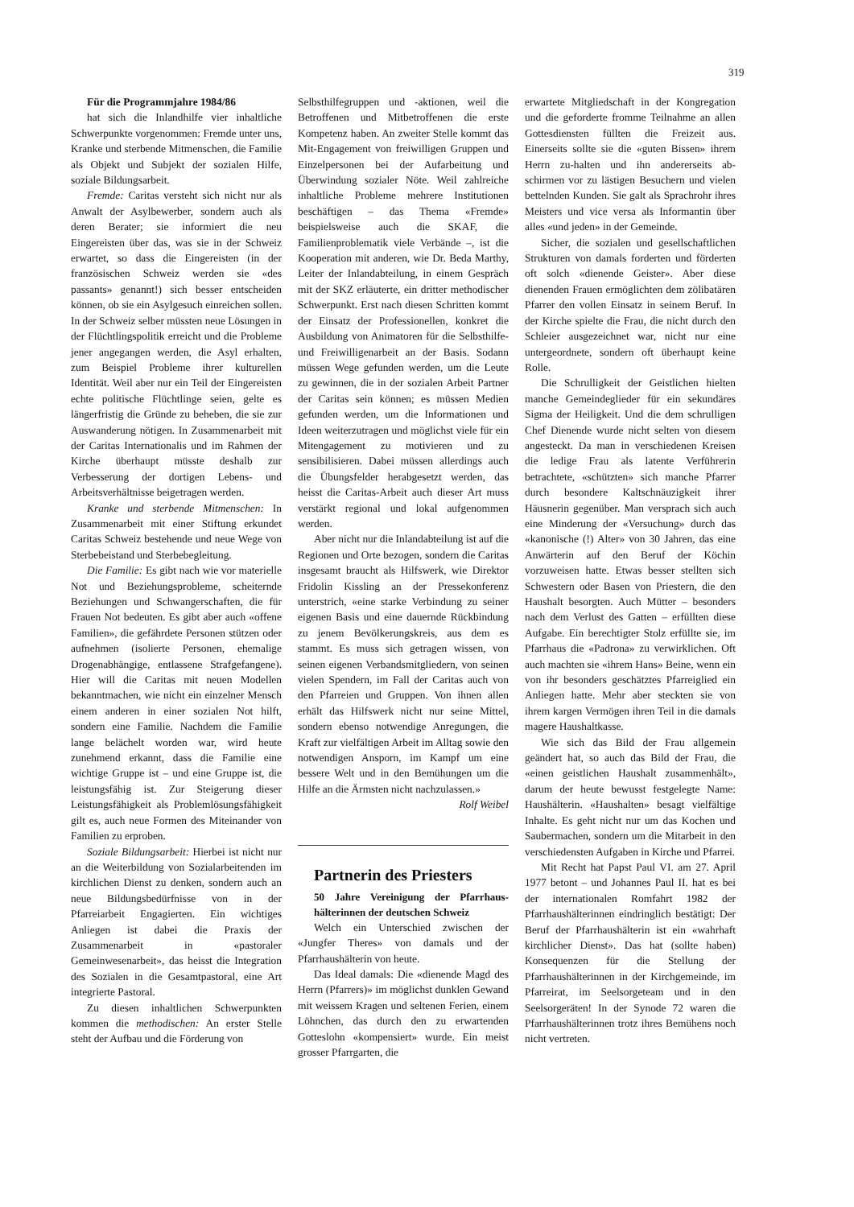319
Für die Programmjahre 1984/86
hat sich die Inlandhilfe vier inhaltliche Schwerpunkte vorgenommen: Fremde unter uns, Kranke und sterbende Mitmenschen, die Familie als Objekt und Subjekt der sozialen Hilfe, soziale Bildungsarbeit.
Fremde: Caritas versteht sich nicht nur als Anwalt der Asylbewerber, sondern auch als deren Berater; sie informiert die neu Eingereisten über das, was sie in der Schweiz erwartet, so dass die Eingereisten (in der französischen Schweiz werden sie «des passants» genannt!) sich besser entscheiden können, ob sie ein Asylgesuch einreichen sollen. In der Schweiz selber müssten neue Lösungen in der Flüchtlingspolitik erreicht und die Probleme jener angegangen werden, die Asyl erhalten, zum Beispiel Probleme ihrer kulturellen Identität. Weil aber nur ein Teil der Eingereisten echte politische Flüchtlinge seien, gelte es längerfristig die Gründe zu beheben, die sie zur Auswanderung nötigen. In Zusammenarbeit mit der Caritas Internationalis und im Rahmen der Kirche überhaupt müsste deshalb zur Verbesserung der dortigen Lebens- und Arbeitsverhältnisse beigetragen werden.
Kranke und sterbende Mitmenschen: In Zusammenarbeit mit einer Stiftung erkundet Caritas Schweiz bestehende und neue Wege von Sterbebeistand und Sterbebegleitung.
Die Familie: Es gibt nach wie vor materielle Not und Beziehungsprobleme, scheiternde Beziehungen und Schwangerschaften, die für Frauen Not bedeuten. Es gibt aber auch «offene Familien», die gefährdete Personen stützen oder aufnehmen (isolierte Personen, ehemalige Drogenabhängige, entlassene Strafgefangene). Hier will die Caritas mit neuen Modellen bekanntmachen, wie nicht ein einzelner Mensch einem anderen in einer sozialen Not hilft, sondern eine Familie. Nachdem die Familie lange belächelt worden war, wird heute zunehmend erkannt, dass die Familie eine wichtige Gruppe ist – und eine Gruppe ist, die leistungsfähig ist. Zur Steigerung dieser Leistungsfähigkeit als Problemlösungsfähigkeit gilt es, auch neue Formen des Miteinander von Familien zu erproben.
Soziale Bildungsarbeit: Hierbei ist nicht nur an die Weiterbildung von Sozialarbeitenden im kirchlichen Dienst zu denken, sondern auch an neue Bildungsbedürfnisse von in der Pfarreiarbeit Engagierten. Ein wichtiges Anliegen ist dabei die Praxis der Zusammenarbeit in «pastoraler Gemeinwesenarbeit», das heisst die Integration des Sozialen in die Gesamtpastoral, eine Art integrierte Pastoral.
Zu diesen inhaltlichen Schwerpunkten kommen die methodischen: An erster Stelle steht der Aufbau und die Förderung von
Selbsthilfegruppen und -aktionen, weil die Betroffenen und Mitbetroffenen die erste Kompetenz haben. An zweiter Stelle kommt das Mit-Engagement von freiwilligen Gruppen und Einzelpersonen bei der Aufarbeitung und Überwindung sozialer Nöte. Weil zahlreiche inhaltliche Probleme mehrere Institutionen beschäftigen – das Thema «Fremde» beispielsweise auch die SKAF, die Familienproblematik viele Verbände –, ist die Kooperation mit anderen, wie Dr. Beda Marthy, Leiter der Inlandabteilung, in einem Gespräch mit der SKZ erläuterte, ein dritter methodischer Schwerpunkt. Erst nach diesen Schritten kommt der Einsatz der Professionellen, konkret die Ausbildung von Animatoren für die Selbsthilfe- und Freiwilligenarbeit an der Basis. Sodann müssen Wege gefunden werden, um die Leute zu gewinnen, die in der sozialen Arbeit Partner der Caritas sein können; es müssen Medien gefunden werden, um die Informationen und Ideen weiterzutragen und möglichst viele für ein Mitengagement zu motivieren und zu sensibilisieren. Dabei müssen allerdings auch die Übungsfelder herabgesetzt werden, das heisst die Caritas-Arbeit auch dieser Art muss verstärkt regional und lokal aufgenommen werden.
Aber nicht nur die Inlandabteilung ist auf die Regionen und Orte bezogen, sondern die Caritas insgesamt braucht als Hilfswerk, wie Direktor Fridolin Kissling an der Pressekonferenz unterstrich, «eine starke Verbindung zu seiner eigenen Basis und eine dauernde Rückbindung zu jenem Bevölkerungskreis, aus dem es stammt. Es muss sich getragen wissen, von seinen eigenen Verbandsmitgliedern, von seinen vielen Spendern, im Fall der Caritas auch von den Pfarreien und Gruppen. Von ihnen allen erhält das Hilfswerk nicht nur seine Mittel, sondern ebenso notwendige Anregungen, die Kraft zur vielfältigen Arbeit im Alltag sowie den notwendigen Ansporn, im Kampf um eine bessere Welt und in den Bemühungen um die Hilfe an die Ärmsten nicht nachzulassen.»
Rolf Weibel
Partnerin des Priesters
50 Jahre Vereinigung der Pfarrhaus­hälterinnen der deutschen Schweiz
Welch ein Unterschied zwischen der «Jungfer Theres» von damals und der Pfarrhaushälterin von heute.
Das Ideal damals: Die «dienende Magd des Herrn (Pfarrers)» im möglichst dunklen Gewand mit weissem Kragen und seltenen Ferien, einem Löhnchen, das durch den zu erwartenden Gotteslohn «kompensiert» wurde. Ein meist grosser Pfarrgarten, die
erwartete Mitgliedschaft in der Kongregation und die geforderte fromme Teilnahme an allen Gottesdiensten füllten die Freizeit aus. Einerseits sollte sie die «guten Bissen» ihrem Herrn zu-halten und ihn andererseits ab-schirmen vor zu lästigen Besuchern und vielen bettelnden Kunden. Sie galt als Sprachrohr ihres Meisters und vice versa als Informantin über alles «und jeden» in der Gemeinde.
Sicher, die sozialen und gesellschaftlichen Strukturen von damals forderten und förderten oft solch «dienende Geister». Aber diese dienenden Frauen ermöglichten dem zölibatären Pfarrer den vollen Einsatz in seinem Beruf. In der Kirche spielte die Frau, die nicht durch den Schleier ausgezeichnet war, nicht nur eine untergeordnete, sondern oft überhaupt keine Rolle.
Die Schrulligkeit der Geistlichen hielten manche Gemeindeglieder für ein sekundäres Sigma der Heiligkeit. Und die dem schrulligen Chef Dienende wurde nicht selten von diesem angesteckt. Da man in verschiedenen Kreisen die ledige Frau als latente Verführerin betrachtete, «schützten» sich manche Pfarrer durch besondere Kaltschnäuzigkeit ihrer Häusnerin gegenüber. Man versprach sich auch eine Minderung der «Versuchung» durch das «kanonische (!) Alter» von 30 Jahren, das eine Anwärterin auf den Beruf der Köchin vorzuweisen hatte. Etwas besser stellten sich Schwestern oder Basen von Priestern, die den Haushalt besorgten. Auch Mütter – besonders nach dem Verlust des Gatten – erfüllten diese Aufgabe. Ein berechtigter Stolz erfüllte sie, im Pfarrhaus die «Padrona» zu verwirklichen. Oft auch machten sie «ihrem Hans» Beine, wenn ein von ihr besonders geschätztes Pfarreiglied ein Anliegen hatte. Mehr aber steckten sie von ihrem kargen Vermögen ihren Teil in die damals magere Haushaltkasse.
Wie sich das Bild der Frau allgemein geändert hat, so auch das Bild der Frau, die «einen geistlichen Haushalt zusammenhält», darum der heute bewusst festgelegte Name: Haushälterin. «Haushalten» besagt vielfältige Inhalte. Es geht nicht nur um das Kochen und Saubermachen, sondern um die Mitarbeit in den verschiedensten Aufgaben in Kirche und Pfarrei.
Mit Recht hat Papst Paul VI. am 27. April 1977 betont – und Johannes Paul II. hat es bei der internationalen Romfahrt 1982 der Pfarrhaushälterinnen eindringlich bestätigt: Der Beruf der Pfarrhaushälterin ist ein «wahrhaft kirchlicher Dienst». Das hat (sollte haben) Konsequenzen für die Stellung der Pfarrhaushälterinnen in der Kirchgemeinde, im Pfarreirat, im Seelsorgeteam und in den Seelsorgeräten! In der Synode 72 waren die Pfarrhaushälterinnen trotz ihres Bemühens noch nicht vertreten.